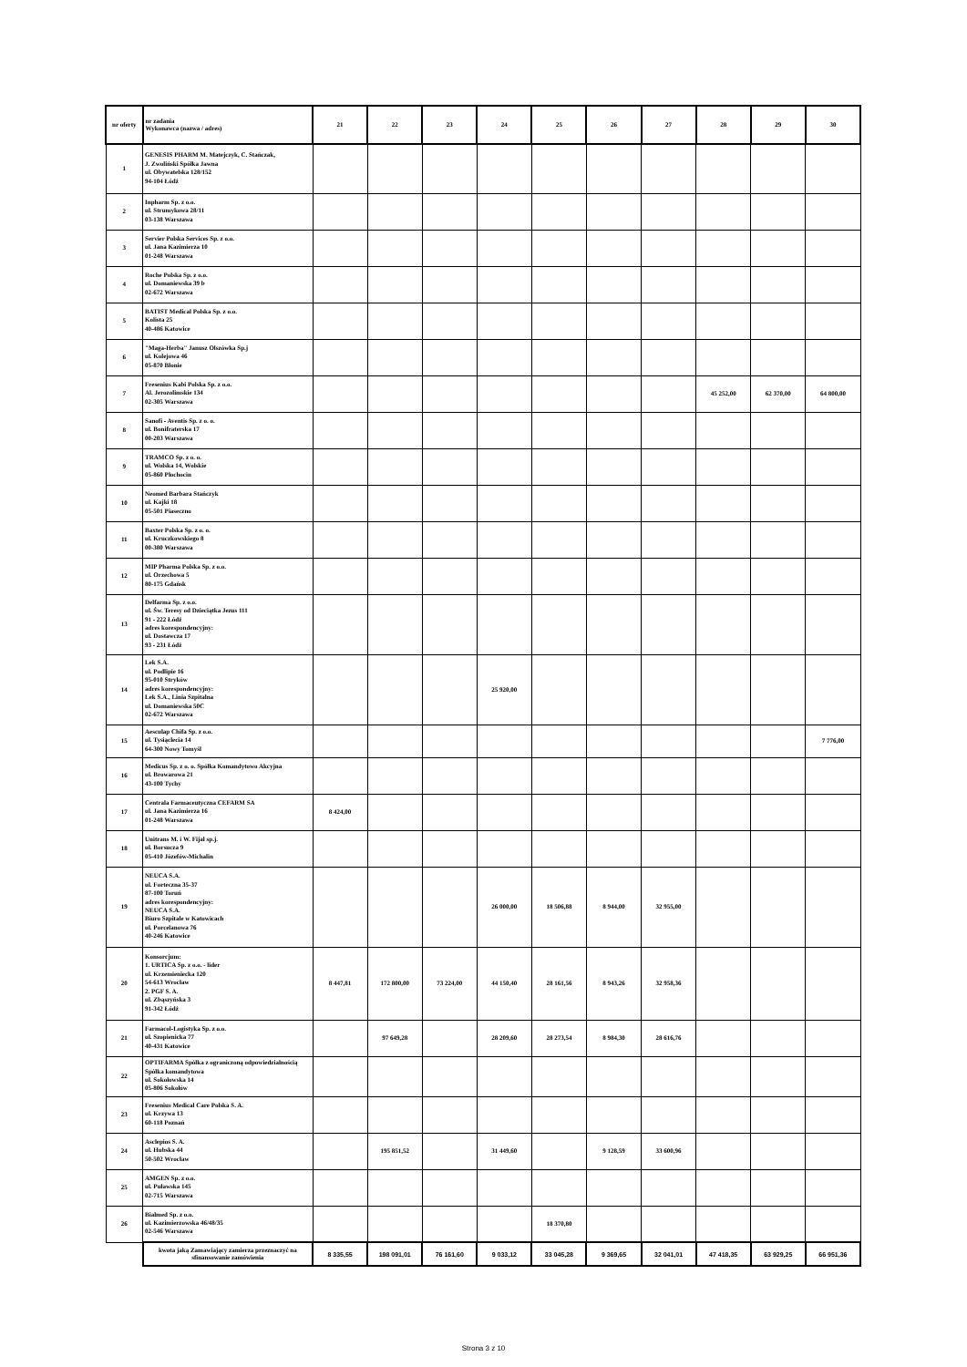| nr oferty | nr zadania Wykonawca (nazwa / adres) | 21 | 22 | 23 | 24 | 25 | 26 | 27 | 28 | 29 | 30 |
| --- | --- | --- | --- | --- | --- | --- | --- | --- | --- | --- | --- |
| 1 | GENESIS PHARM M. Matejczyk, C. Stańczak, J. Zwoliński Spółka Jawna ul. Obywatelska 128/152 94-104 Łódź | | | | | | | | | | |
| 2 | Inpharm Sp. z o.o. ul. Strumykowa 28/11 03-138 Warszawa | | | | | | | | | | |
| 3 | Servier Polska Services Sp. z o.o. ul. Jana Kazimierza 10 01-248 Warszawa | | | | | | | | | | |
| 4 | Roche Polska Sp. z o.o. ul. Domaniewska 39 b 02-672 Warszawa | | | | | | | | | | |
| 5 | BATIST Medical Polska Sp. z o.o. Kolista 25 40-486 Katowice | | | | | | | | | | |
| 6 | "Maga-Herba" Janusz Olszówka Sp.j ul. Kolejowa 46 05-870 Błonie | | | | | | | | | | |
| 7 | Fresenius Kabi Polska Sp. z o.o. Al. Jerozolimskie 134 02-305 Warszawa | | | | | | | | 45 252,00 | 62 370,00 | 64 800,00 |
| 8 | Sanofi - Aventis Sp. z o. o. ul. Bonifraterska 17 00-203 Warszawa | | | | | | | | | | |
| 9 | TRAMCO Sp. z o. o. ul. Wolska 14, Wolskie 05-860 Płochocin | | | | | | | | | | |
| 10 | Neomed Barbara Stańczyk ul. Kajki 18 05-501 Piaseczno | | | | | | | | | | |
| 11 | Baxter Polska Sp. z o. o. ul. Kruczkowskiego 8 00-380 Warszawa | | | | | | | | | | |
| 12 | MIP Pharma Polska Sp. z o.o. ul. Orzechowa 5 80-175 Gdańsk | | | | | | | | | | |
| 13 | Delfarma Sp. z o.o. ul. Św. Teresy od Dzieciątka Jezus 111 91 - 222 Łódź adres korespondencyjny: ul. Dostawcza 17 93 - 231 Łódź | | | | | | | | | | |
| 14 | Lek S.A. ul. Podlipie 16 95-010 Stryków adres korespondencyjny: Lek S.A., Linia Szpitalna ul. Domaniewska 50C 02-672 Warszawa | | | | 25 920,00 | | | | | | |
| 15 | Aesculap Chifa Sp. z o.o. ul. Tysiąclecia 14 64-300 Nowy Tomyśl | | | | | | | | | | 7 776,00 |
| 16 | Medicus Sp. z o. o. Spółka Komandytowo Akcyjna ul. Browarowa 21 43-100 Tychy | | | | | | | | | | |
| 17 | Centrala Farmaceutyczna CEFARM SA ul. Jana Kazimierza 16 01-248 Warszawa | 8 424,00 | | | | | | | | | |
| 18 | Unitrans M. i W. Fijał sp.j. ul. Borsucza 9 05-410 Józefów-Michalin | | | | | | | | | | |
| 19 | NEUCA S.A. ul. Forteczna 35-37 87-100 Toruń adres korespondencyjny: NEUCA S.A. Biuro Szpitale w Katowicach ul. Porcelanowa 76 40-246 Katowice | | | | 26 000,00 | 18 506,88 | 8 944,00 | 32 955,00 | | | |
| 20 | Konsorcjum: 1. URTICA Sp. z o.o. - lider ul. Krzemieniecka 120 54-613 Wrocław 2. PGF S. A. ul. Zbąszyńska 3 91-342 Łódź | 8 447,81 | 172 800,00 | 73 224,00 | 44 150,40 | 28 161,56 | 8 943,26 | 32 958,36 | | | |
| 21 | Farmacol-Logistyka Sp. z o.o. ul. Szopienicka 77 40-431 Katowice | | 97 649,28 | | 28 209,60 | 28 273,54 | 8 984,30 | 28 616,76 | | | |
| 22 | OPTIFARMA Spółka z ograniczoną odpowiedzialnością Spółka komandytowa ul. Sokołowska 14 05-806 Sokołów | | | | | | | | | | |
| 23 | Fresenius Medical Care Polska S. A. ul. Krzywa 13 60-118 Poznań | | | | | | | | | | |
| 24 | Asclepios S. A. ul. Hubska 44 50-502 Wrocław | | 195 851,52 | | 31 449,60 | | 9 128,59 | 33 600,96 | | | |
| 25 | AMGEN Sp. z o.o. ul. Puławska 145 02-715 Warszawa | | | | | | | | | | |
| 26 | Bialmed Sp. z o.o. ul. Kazimierzowska 46/48/35 02-546 Warszawa | | | | | 18 370,80 | | | | | |
| | kwota jaką Zamawiający zamierza przeznaczyć na sfinansowanie zamówienia | 8 335,55 | 198 091,01 | 76 161,60 | 9 033,12 | 33 045,28 | 9 369,65 | 32 041,01 | 47 418,35 | 63 929,25 | 66 951,36 |
Strona 3 z 10